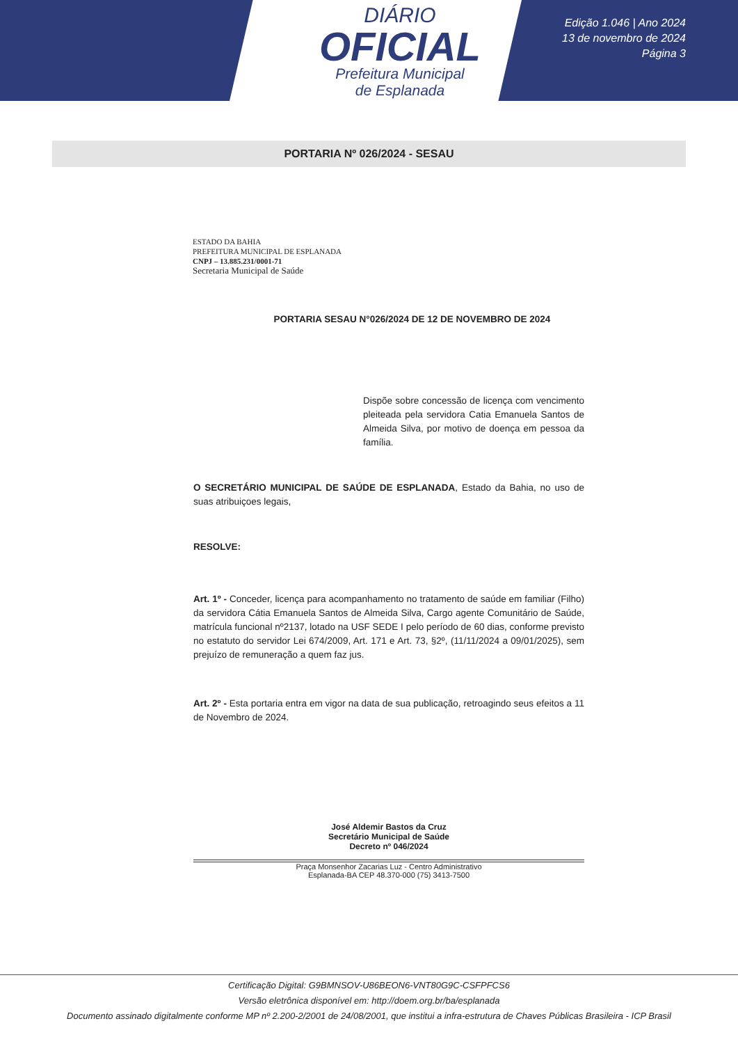DIÁRIO
OFICIAL
Prefeitura Municipal
de Esplanada
Edição 1.046 | Ano 2024
13 de novembro de 2024
Página 3
PORTARIA Nº 026/2024 - SESAU
ESTADO DA BAHIA
PREFEITURA MUNICIPAL DE ESPLANADA
CNPJ – 13.885.231/0001-71
Secretaria Municipal de Saúde
PORTARIA SESAU N°026/2024 DE 12 DE NOVEMBRO DE 2024
Dispõe sobre concessão de licença com vencimento pleiteada pela servidora Catia Emanuela Santos de Almeida Silva, por motivo de doença em pessoa da família.
O SECRETÁRIO MUNICIPAL DE SAÚDE DE ESPLANADA, Estado da Bahia, no uso de suas atribuiçoes legais,
RESOLVE:
Art. 1º - Conceder, licença para acompanhamento no tratamento de saúde em familiar (Filho) da servidora Cátia Emanuela Santos de Almeida Silva, Cargo agente Comunitário de Saúde, matrícula funcional nº2137, lotado na USF SEDE I pelo período de 60 dias, conforme previsto no estatuto do servidor Lei 674/2009, Art. 171 e Art. 73, §2º, (11/11/2024 a 09/01/2025), sem prejuízo de remuneração a quem faz jus.
Art. 2º - Esta portaria entra em vigor na data de sua publicação, retroagindo seus efeitos a 11 de Novembro de 2024.
José Aldemir Bastos da Cruz
Secretário Municipal de Saúde
Decreto nº 046/2024
Praça Monsenhor Zacarias Luz - Centro Administrativo
Esplanada-BA CEP 48.370-000 (75) 3413-7500
Certificação Digital: G9BMNSOV-U86BEON6-VNT80G9C-CSFPFCS6
Versão eletrônica disponível em: http://doem.org.br/ba/esplanada
Documento assinado digitalmente conforme MP nº 2.200-2/2001 de 24/08/2001, que institui a infra-estrutura de Chaves Públicas Brasileira - ICP Brasil